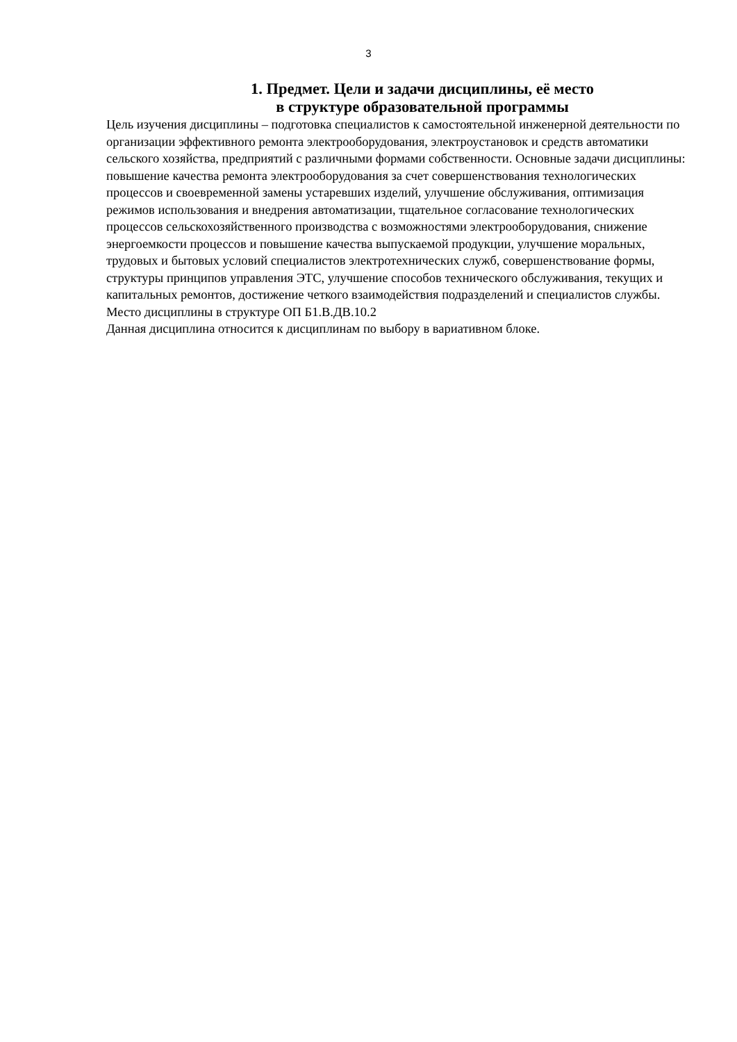3
1. Предмет. Цели и задачи дисциплины, её место
в структуре образовательной программы
Цель изучения дисциплины – подготовка специалистов к самостоятельной инженерной деятельности по организации эффективного ремонта электрооборудования, электроустановок и средств автоматики сельского хозяйства, предприятий с различными формами собственности. Основные задачи дисциплины: повышение качества ремонта электрооборудования за счет совершенствования технологических процессов и своевременной замены устаревших изделий, улучшение обслуживания, оптимизация режимов использования и внедрения автоматизации, тщательное согласование технологических процессов сельскохозяйственного производства с возможностями электрооборудования, снижение энергоемкости процессов и повышение качества выпускаемой продукции, улучшение моральных, трудовых и бытовых условий специалистов электротехнических служб, совершенствование формы, структуры принципов управления ЭТС, улучшение способов технического обслуживания, текущих и капитальных ремонтов, достижение четкого взаимодействия подразделений и специалистов службы.
Место дисциплины в структуре ОП Б1.В.ДВ.10.2
Данная дисциплина относится к дисциплинам по выбору в вариативном блоке.